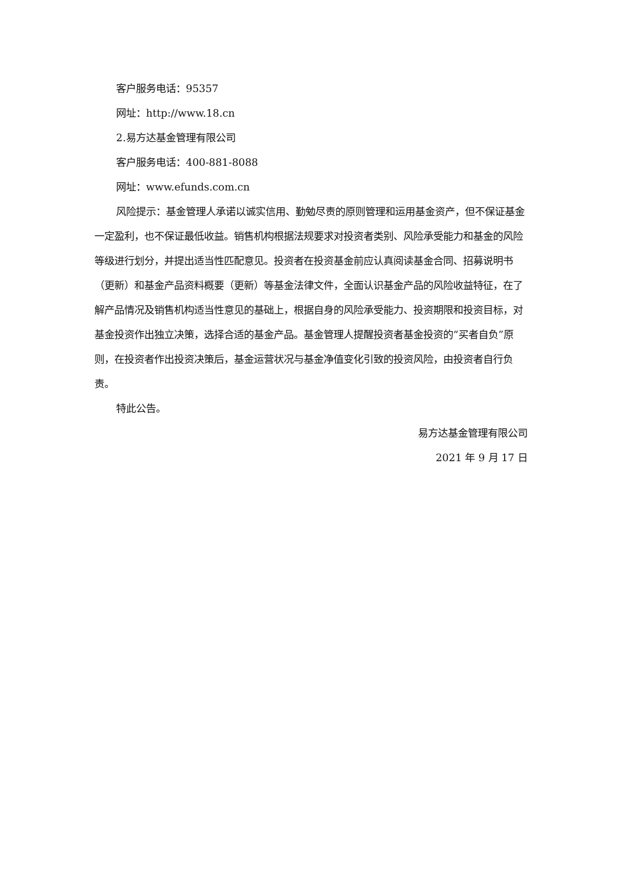客户服务电话：95357
网址：http://www.18.cn
2.易方达基金管理有限公司
客户服务电话：400-881-8088
网址：www.efunds.com.cn
风险提示：基金管理人承诺以诚实信用、勤勉尽责的原则管理和运用基金资产，但不保证基金一定盈利，也不保证最低收益。销售机构根据法规要求对投资者类别、风险承受能力和基金的风险等级进行划分，并提出适当性匹配意见。投资者在投资基金前应认真阅读基金合同、招募说明书（更新）和基金产品资料概要（更新）等基金法律文件，全面认识基金产品的风险收益特征，在了解产品情况及销售机构适当性意见的基础上，根据自身的风险承受能力、投资期限和投资目标，对基金投资作出独立决策，选择合适的基金产品。基金管理人提醒投资者基金投资的“买者自负”原则，在投资者作出投资决策后，基金运营状况与基金净值变化引致的投资风险，由投资者自行负责。
特此公告。
易方达基金管理有限公司
2021 年 9 月 17 日